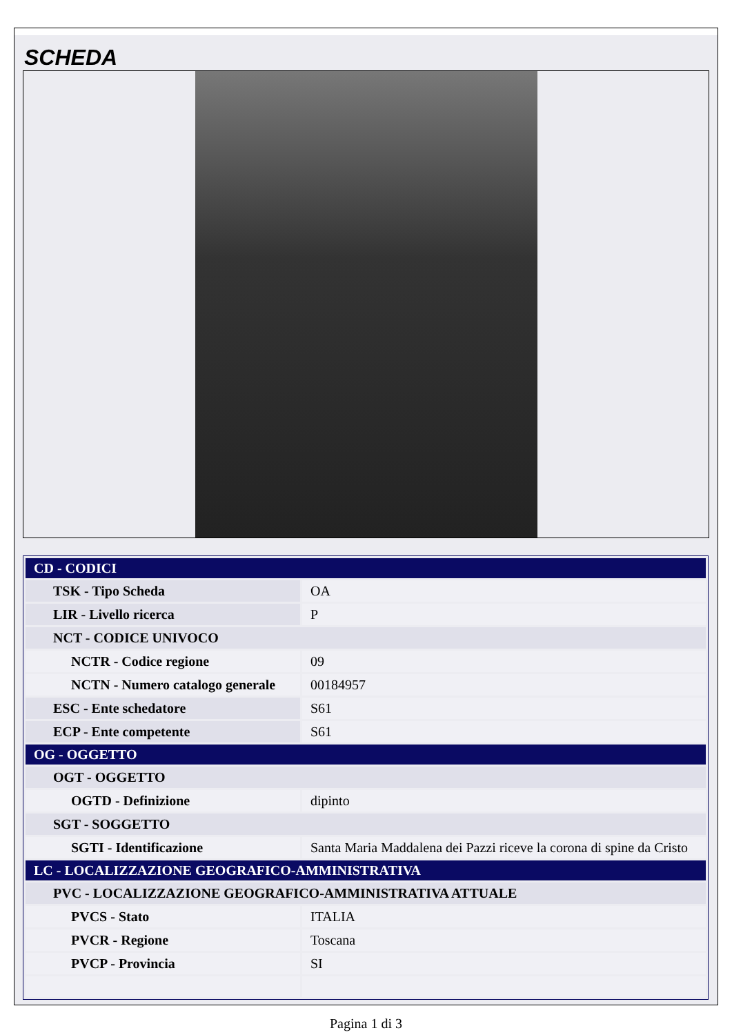SCHEDA
| CD - CODICI | |
| TSK - Tipo Scheda | OA |
| LIR - Livello ricerca | P |
| NCT - CODICE UNIVOCO | |
| NCTR - Codice regione | 09 |
| NCTN - Numero catalogo generale | 00184957 |
| ESC - Ente schedatore | S61 |
| ECP - Ente competente | S61 |
| OG - OGGETTO | |
| OGT - OGGETTO | |
| OGTD - Definizione | dipinto |
| SGT - SOGGETTO | |
| SGTI - Identificazione | Santa Maria Maddalena dei Pazzi riceve la corona di spine da Cristo |
| LC - LOCALIZZAZIONE GEOGRAFICO-AMMINISTRATIVA | |
| PVC - LOCALIZZAZIONE GEOGRAFICO-AMMINISTRATIVA ATTUALE | |
| PVCS - Stato | ITALIA |
| PVCR - Regione | Toscana |
| PVCP - Provincia | SI |
Pagina 1 di 3